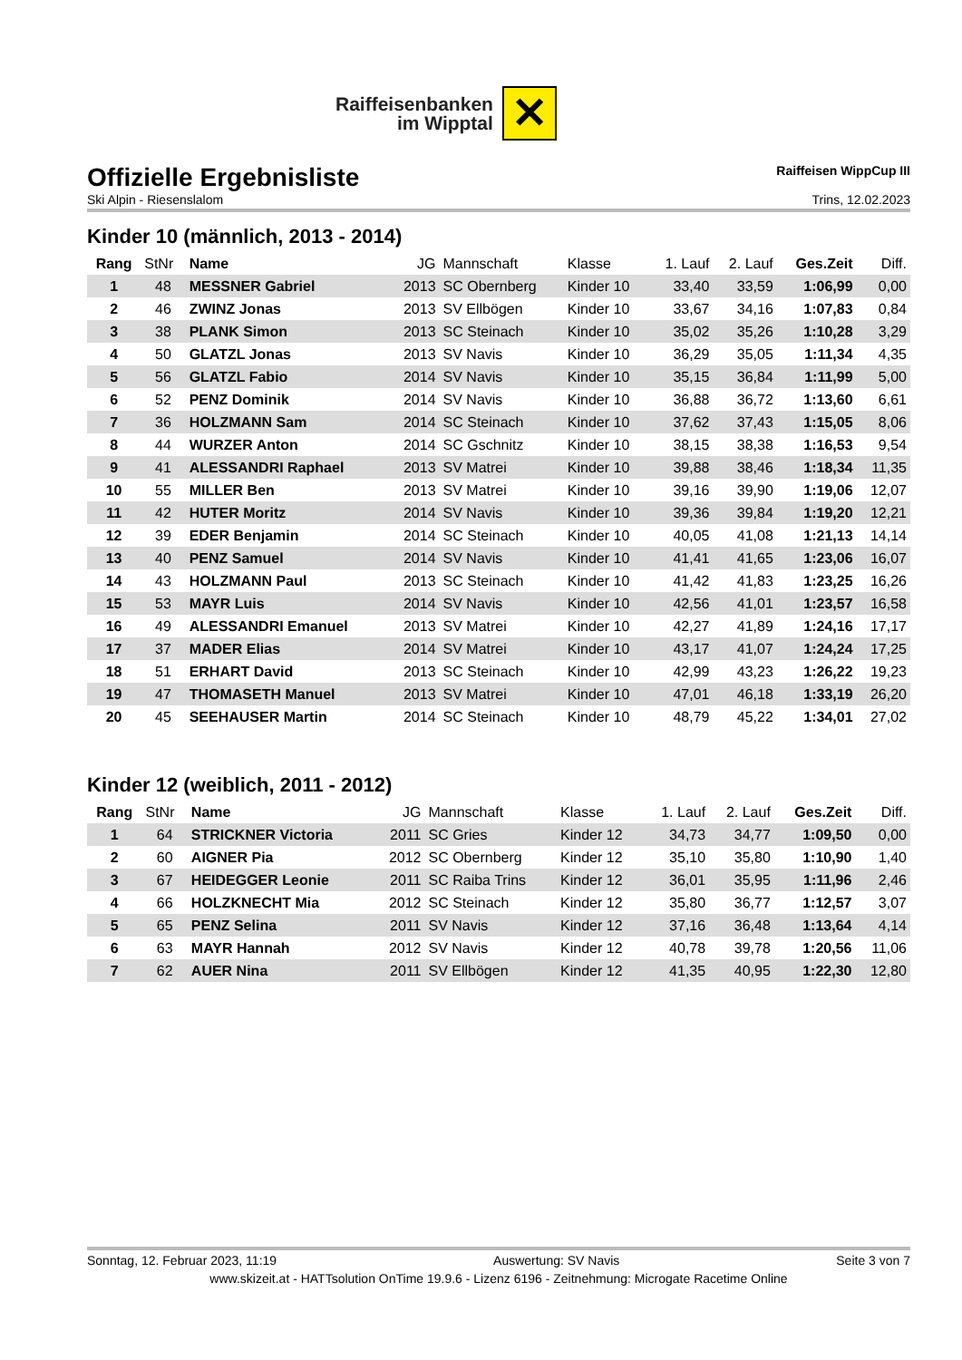Raiffeisenbanken
im Wipptal
✕
Offizielle Ergebnisliste
Raiffeisen WippCup III
Ski Alpin - Riesenslalom Trins, 12.02.2023
Kinder 10 (männlich, 2013 - 2014)
| Rang | StNr | Name | JG | Mannschaft | Klasse | 1. Lauf | 2. Lauf | Ges.Zeit | Diff. |
| --- | --- | --- | --- | --- | --- | --- | --- | --- | --- |
| 1 | 48 | MESSNER Gabriel | 2013 | SC Obernberg | Kinder 10 | 33,40 | 33,59 | 1:06,99 | 0,00 |
| 2 | 46 | ZWINZ Jonas | 2013 | SV Ellbögen | Kinder 10 | 33,67 | 34,16 | 1:07,83 | 0,84 |
| 3 | 38 | PLANK Simon | 2013 | SC Steinach | Kinder 10 | 35,02 | 35,26 | 1:10,28 | 3,29 |
| 4 | 50 | GLATZL Jonas | 2013 | SV Navis | Kinder 10 | 36,29 | 35,05 | 1:11,34 | 4,35 |
| 5 | 56 | GLATZL Fabio | 2014 | SV Navis | Kinder 10 | 35,15 | 36,84 | 1:11,99 | 5,00 |
| 6 | 52 | PENZ Dominik | 2014 | SV Navis | Kinder 10 | 36,88 | 36,72 | 1:13,60 | 6,61 |
| 7 | 36 | HOLZMANN Sam | 2014 | SC Steinach | Kinder 10 | 37,62 | 37,43 | 1:15,05 | 8,06 |
| 8 | 44 | WURZER Anton | 2014 | SC Gschnitz | Kinder 10 | 38,15 | 38,38 | 1:16,53 | 9,54 |
| 9 | 41 | ALESSANDRI Raphael | 2013 | SV Matrei | Kinder 10 | 39,88 | 38,46 | 1:18,34 | 11,35 |
| 10 | 55 | MILLER Ben | 2013 | SV Matrei | Kinder 10 | 39,16 | 39,90 | 1:19,06 | 12,07 |
| 11 | 42 | HUTER Moritz | 2014 | SV Navis | Kinder 10 | 39,36 | 39,84 | 1:19,20 | 12,21 |
| 12 | 39 | EDER Benjamin | 2014 | SC Steinach | Kinder 10 | 40,05 | 41,08 | 1:21,13 | 14,14 |
| 13 | 40 | PENZ Samuel | 2014 | SV Navis | Kinder 10 | 41,41 | 41,65 | 1:23,06 | 16,07 |
| 14 | 43 | HOLZMANN Paul | 2013 | SC Steinach | Kinder 10 | 41,42 | 41,83 | 1:23,25 | 16,26 |
| 15 | 53 | MAYR Luis | 2014 | SV Navis | Kinder 10 | 42,56 | 41,01 | 1:23,57 | 16,58 |
| 16 | 49 | ALESSANDRI Emanuel | 2013 | SV Matrei | Kinder 10 | 42,27 | 41,89 | 1:24,16 | 17,17 |
| 17 | 37 | MADER Elias | 2014 | SV Matrei | Kinder 10 | 43,17 | 41,07 | 1:24,24 | 17,25 |
| 18 | 51 | ERHART David | 2013 | SC Steinach | Kinder 10 | 42,99 | 43,23 | 1:26,22 | 19,23 |
| 19 | 47 | THOMASETH Manuel | 2013 | SV Matrei | Kinder 10 | 47,01 | 46,18 | 1:33,19 | 26,20 |
| 20 | 45 | SEEHAUSER Martin | 2014 | SC Steinach | Kinder 10 | 48,79 | 45,22 | 1:34,01 | 27,02 |
Kinder 12 (weiblich, 2011 - 2012)
| Rang | StNr | Name | JG | Mannschaft | Klasse | 1. Lauf | 2. Lauf | Ges.Zeit | Diff. |
| --- | --- | --- | --- | --- | --- | --- | --- | --- | --- |
| 1 | 64 | STRICKNER Victoria | 2011 | SC Gries | Kinder 12 | 34,73 | 34,77 | 1:09,50 | 0,00 |
| 2 | 60 | AIGNER Pia | 2012 | SC Obernberg | Kinder 12 | 35,10 | 35,80 | 1:10,90 | 1,40 |
| 3 | 67 | HEIDEGGER Leonie | 2011 | SC Raiba Trins | Kinder 12 | 36,01 | 35,95 | 1:11,96 | 2,46 |
| 4 | 66 | HOLZKNECHT Mia | 2012 | SC Steinach | Kinder 12 | 35,80 | 36,77 | 1:12,57 | 3,07 |
| 5 | 65 | PENZ Selina | 2011 | SV Navis | Kinder 12 | 37,16 | 36,48 | 1:13,64 | 4,14 |
| 6 | 63 | MAYR Hannah | 2012 | SV Navis | Kinder 12 | 40,78 | 39,78 | 1:20,56 | 11,06 |
| 7 | 62 | AUER Nina | 2011 | SV Ellbögen | Kinder 12 | 41,35 | 40,95 | 1:22,30 | 12,80 |
Sonntag, 12. Februar 2023, 11:19 Auswertung: SV Navis Seite 3 von 7
www.skizeit.at - HATTsolution OnTime 19.9.6 - Lizenz 6196 - Zeitnehmung: Microgate Racetime Online